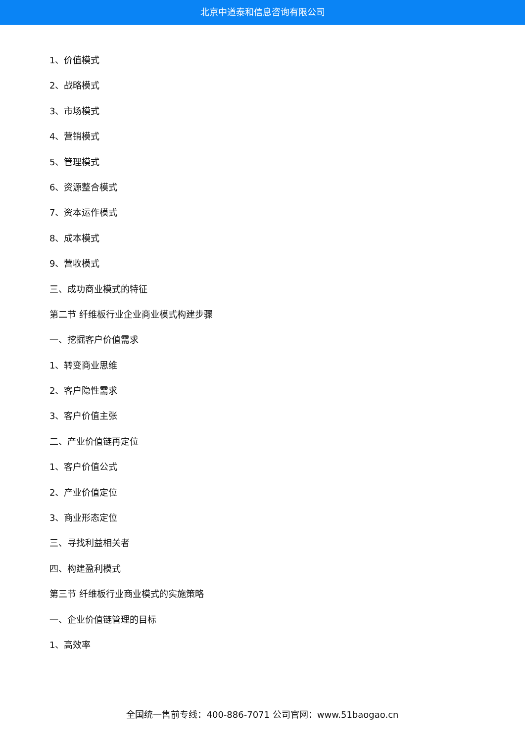北京中道泰和信息咨询有限公司
1、价值模式
2、战略模式
3、市场模式
4、营销模式
5、管理模式
6、资源整合模式
7、资本运作模式
8、成本模式
9、营收模式
三、成功商业模式的特征
第二节 纤维板行业企业商业模式构建步骤
一、挖掘客户价值需求
1、转变商业思维
2、客户隐性需求
3、客户价值主张
二、产业价值链再定位
1、客户价值公式
2、产业价值定位
3、商业形态定位
三、寻找利益相关者
四、构建盈利模式
第三节 纤维板行业商业模式的实施策略
一、企业价值链管理的目标
1、高效率
全国统一售前专线：400-886-7071 公司官网：www.51baogao.cn